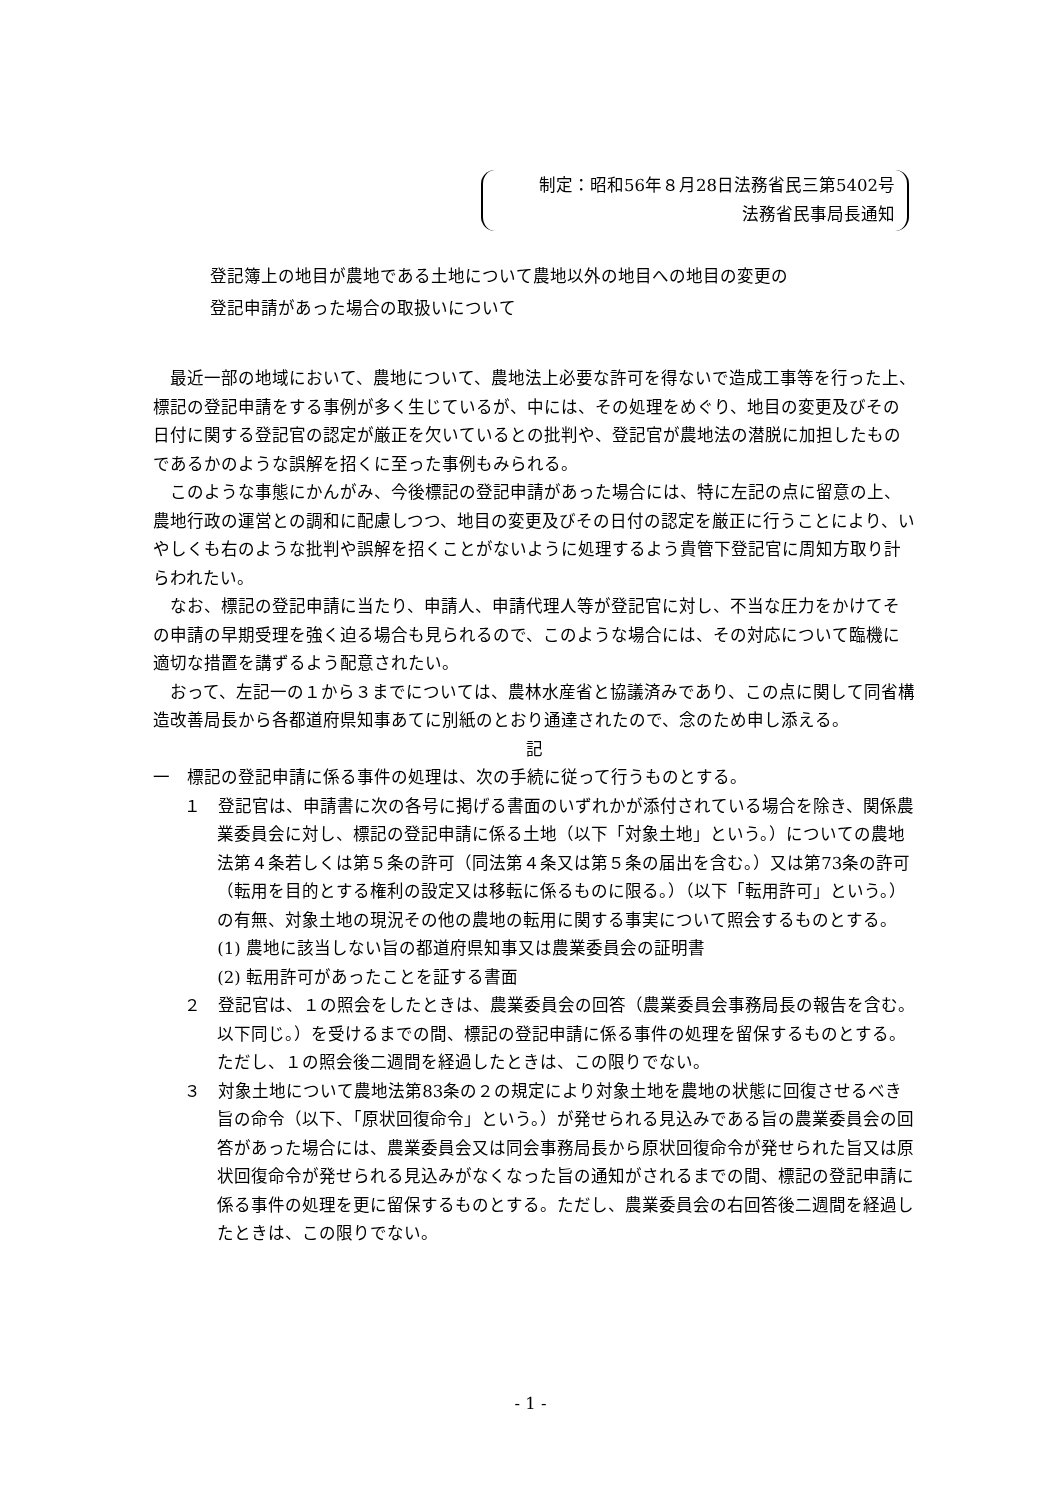制定：昭和56年８月28日法務省民三第5402号
法務省民事局長通知
登記簿上の地目が農地である土地について農地以外の地目への地目の変更の
登記申請があった場合の取扱いについて
最近一部の地域において、農地について、農地法上必要な許可を得ないで造成工事等を行った上、標記の登記申請をする事例が多く生じているが、中には、その処理をめぐり、地目の変更及びその日付に関する登記官の認定が厳正を欠いているとの批判や、登記官が農地法の潜脱に加担したものであるかのような誤解を招くに至った事例もみられる。
このような事態にかんがみ、今後標記の登記申請があった場合には、特に左記の点に留意の上、農地行政の運営との調和に配慮しつつ、地目の変更及びその日付の認定を厳正に行うことにより、いやしくも右のような批判や誤解を招くことがないように処理するよう貴管下登記官に周知方取り計らわれたい。
なお、標記の登記申請に当たり、申請人、申請代理人等が登記官に対し、不当な圧力をかけてその申請の早期受理を強く迫る場合も見られるので、このような場合には、その対応について臨機に適切な措置を講ずるよう配意されたい。
おって、左記一の１から３までについては、農林水産省と協議済みであり、この点に関して同省構造改善局長から各都道府県知事あてに別紙のとおり通達されたので、念のため申し添える。
記
一　標記の登記申請に係る事件の処理は、次の手続に従って行うものとする。
１　登記官は、申請書に次の各号に掲げる書面のいずれかが添付されている場合を除き、関係農業委員会に対し、標記の登記申請に係る土地（以下「対象土地」という。）についての農地法第４条若しくは第５条の許可（同法第４条又は第５条の届出を含む。）又は第73条の許可（転用を目的とする権利の設定又は移転に係るものに限る。）（以下「転用許可」という。）の有無、対象土地の現況その他の農地の転用に関する事実について照会するものとする。
(1) 農地に該当しない旨の都道府県知事又は農業委員会の証明書
(2) 転用許可があったことを証する書面
２　登記官は、１の照会をしたときは、農業委員会の回答（農業委員会事務局長の報告を含む。以下同じ。）を受けるまでの間、標記の登記申請に係る事件の処理を留保するものとする。ただし、１の照会後二週間を経過したときは、この限りでない。
３　対象土地について農地法第83条の２の規定により対象土地を農地の状態に回復させるべき旨の命令（以下、「原状回復命令」という。）が発せられる見込みである旨の農業委員会の回答があった場合には、農業委員会又は同会事務局長から原状回復命令が発せられた旨又は原状回復命令が発せられる見込みがなくなった旨の通知がされるまでの間、標記の登記申請に係る事件の処理を更に留保するものとする。ただし、農業委員会の右回答後二週間を経過したときは、この限りでない。
- 1 -